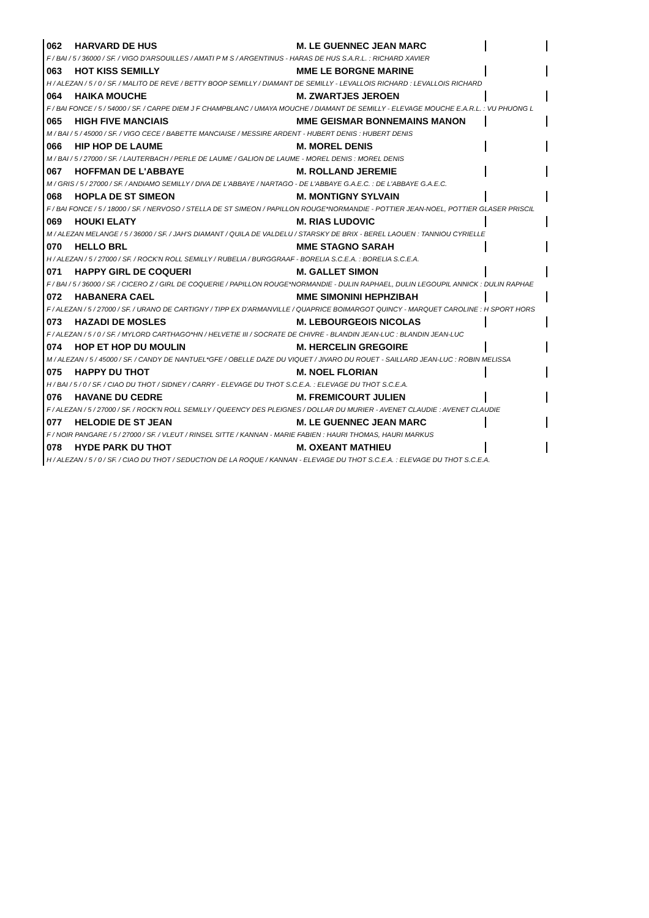062 HARVARD DE HUS M. LE GUENNEC JEAN MARC
F / BAI / 5 / 36000 / SF. / VIGO D'ARSOUILLES / AMATI P M S / ARGENTINUS - HARAS DE HUS S.A.R.L. : RICHARD XAVIER
063 HOT KISS SEMILLY MME LE BORGNE MARINE
H / ALEZAN / 5 / 0 / SF. / MALITO DE REVE / BETTY BOOP SEMILLY / DIAMANT DE SEMILLY - LEVALLOIS RICHARD : LEVALLOIS RICHARD
064 HAIKA MOUCHE M. ZWARTJES JEROEN
F / BAI FONCE / 5 / 54000 / SF. / CARPE DIEM J F CHAMPBLANC / UMAYA MOUCHE / DIAMANT DE SEMILLY - ELEVAGE MOUCHE E.A.R.L. : VU PHUONG L
065 HIGH FIVE MANCIAIS MME GEISMAR BONNEMAINS MANON
M / BAI / 5 / 45000 / SF. / VIGO CECE / BABETTE MANCIAISE / MESSIRE ARDENT - HUBERT DENIS : HUBERT DENIS
066 HIP HOP DE LAUME M. MOREL DENIS
M / BAI / 5 / 27000 / SF. / LAUTERBACH / PERLE DE LAUME / GALION DE LAUME - MOREL DENIS : MOREL DENIS
067 HOFFMAN DE L'ABBAYE M. ROLLAND JEREMIE
M / GRIS / 5 / 27000 / SF. / ANDIAMO SEMILLY / DIVA DE L'ABBAYE / NARTAGO - DE L'ABBAYE G.A.E.C. : DE L'ABBAYE G.A.E.C.
068 HOPLA DE ST SIMEON M. MONTIGNY SYLVAIN
F / BAI FONCE / 5 / 18000 / SF. / NERVOSO / STELLA DE ST SIMEON / PAPILLON ROUGE*NORMANDIE - POTTIER JEAN-NOEL, POTTIER GLASER PRISCIL
069 HOUKI ELATY M. RIAS LUDOVIC
M / ALEZAN MELANGE / 5 / 36000 / SF. / JAH'S DIAMANT / QUILA DE VALDELU / STARSKY DE BRIX - BEREL LAOUEN : TANNIOU CYRIELLE
070 HELLO BRL MME STAGNO SARAH
H / ALEZAN / 5 / 27000 / SF. / ROCK'N ROLL SEMILLY / RUBELIA / BURGGRAAF - BORELIA S.C.E.A. : BORELIA S.C.E.A.
071 HAPPY GIRL DE COQUERI M. GALLET SIMON
F / BAI / 5 / 36000 / SF. / CICERO Z / GIRL DE COQUERIE / PAPILLON ROUGE*NORMANDIE - DULIN RAPHAEL, DULIN LEGOUPIL ANNICK : DULIN RAPHAE
072 HABANERA CAEL MME SIMONINI HEPHZIBAH
F / ALEZAN / 5 / 27000 / SF. / URANO DE CARTIGNY / TIPP EX D'ARMANVILLE / QUAPRICE BOIMARGOT QUINCY - MARQUET CAROLINE : H SPORT HORS
073 HAZADI DE MOSLES M. LEBOURGEOIS NICOLAS
F / ALEZAN / 5 / 0 / SF. / MYLORD CARTHAGO*HN / HELVETIE III / SOCRATE DE CHIVRE - BLANDIN JEAN-LUC : BLANDIN JEAN-LUC
074 HOP ET HOP DU MOULIN M. HERCELIN GREGOIRE
M / ALEZAN / 5 / 45000 / SF. / CANDY DE NANTUEL*GFE / OBELLE DAZE DU VIQUET / JIVARO DU ROUET - SAILLARD JEAN-LUC : ROBIN MELISSA
075 HAPPY DU THOT M. NOEL FLORIAN
H / BAI / 5 / 0 / SF. / CIAO DU THOT / SIDNEY / CARRY - ELEVAGE DU THOT S.C.E.A. : ELEVAGE DU THOT S.C.E.A.
076 HAVANE DU CEDRE M. FREMICOURT JULIEN
F / ALEZAN / 5 / 27000 / SF. / ROCK'N ROLL SEMILLY / QUEENCY DES PLEIGNES / DOLLAR DU MURIER - AVENET CLAUDIE : AVENET CLAUDIE
077 HELODIE DE ST JEAN M. LE GUENNEC JEAN MARC
F / NOIR PANGARE / 5 / 27000 / SF. / VLEUT / RINSEL SITTE / KANNAN - MARIE FABIEN : HAURI THOMAS, HAURI MARKUS
078 HYDE PARK DU THOT M. OXEANT MATHIEU
H / ALEZAN / 5 / 0 / SF. / CIAO DU THOT / SEDUCTION DE LA ROQUE / KANNAN - ELEVAGE DU THOT S.C.E.A. : ELEVAGE DU THOT S.C.E.A.